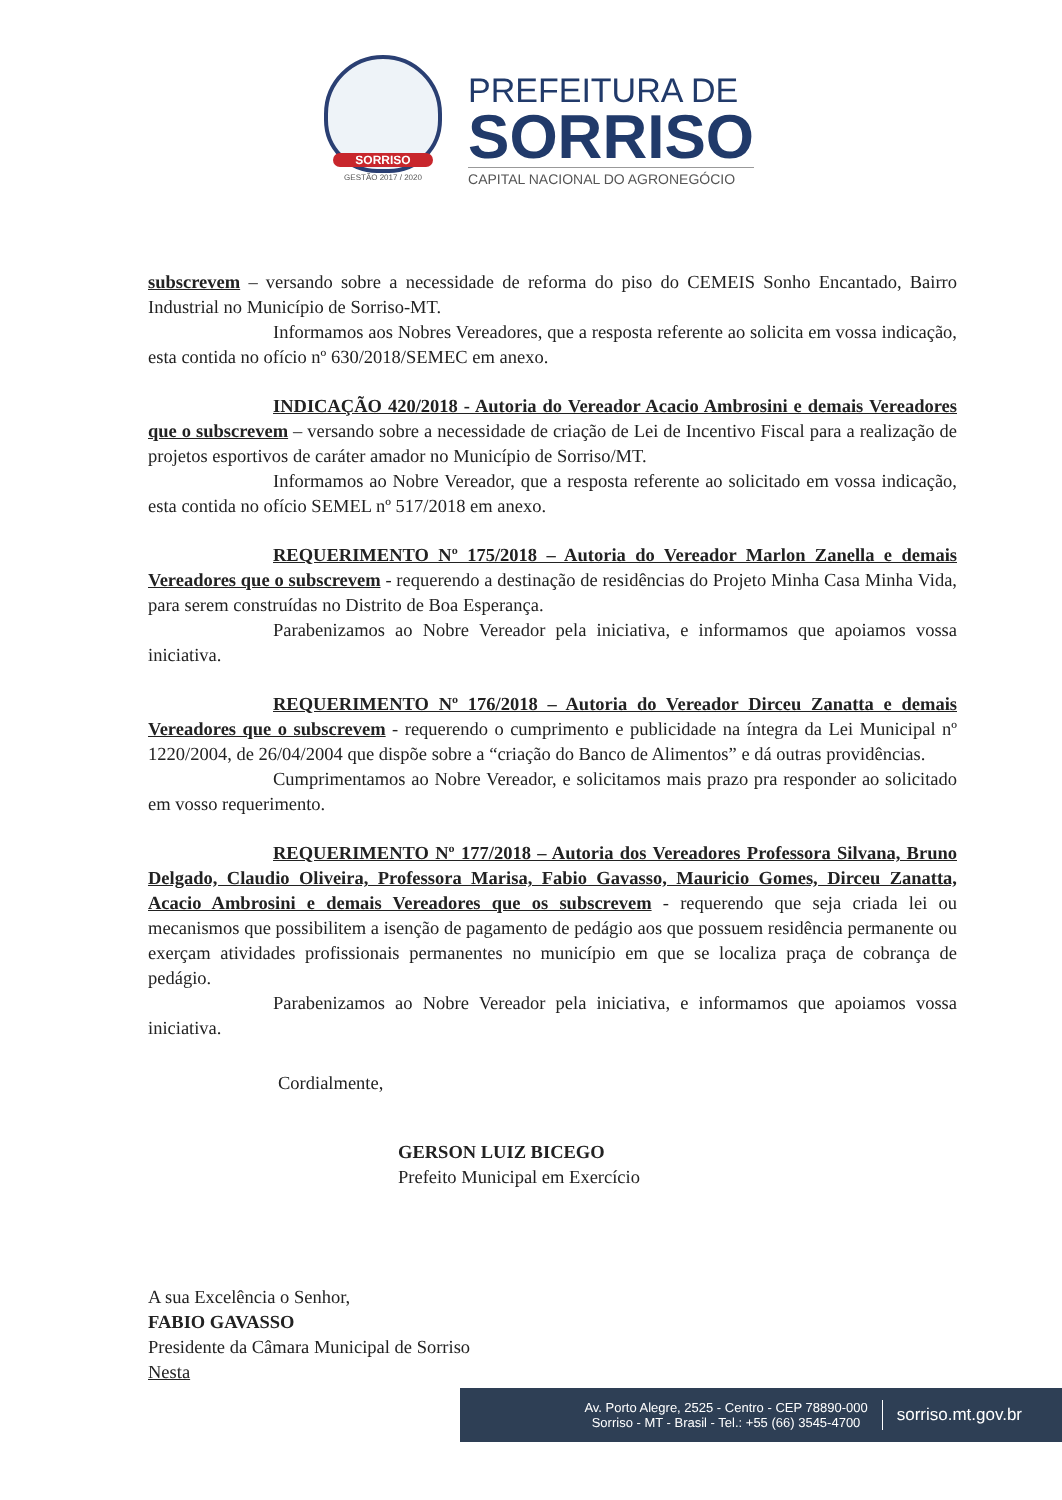SORRISO
GESTÃO 2017 / 2020
PREFEITURA DE
SORRISO
CAPITAL NACIONAL DO AGRONEGÓCIO
subscrevem – versando sobre a necessidade de reforma do piso do CEMEIS Sonho Encantado, Bairro Industrial no Município de Sorriso-MT.
Informamos aos Nobres Vereadores, que a resposta referente ao solicita em vossa indicação, esta contida no ofício nº 630/2018/SEMEC em anexo.
INDICAÇÃO 420/2018 - Autoria do Vereador Acacio Ambrosini e demais Vereadores que o subscrevem – versando sobre a necessidade de criação de Lei de Incentivo Fiscal para a realização de projetos esportivos de caráter amador no Município de Sorriso/MT.
Informamos ao Nobre Vereador, que a resposta referente ao solicitado em vossa indicação, esta contida no ofício SEMEL nº 517/2018 em anexo.
REQUERIMENTO Nº 175/2018 – Autoria do Vereador Marlon Zanella e demais Vereadores que o subscrevem - requerendo a destinação de residências do Projeto Minha Casa Minha Vida, para serem construídas no Distrito de Boa Esperança.
Parabenizamos ao Nobre Vereador pela iniciativa, e informamos que apoiamos vossa iniciativa.
REQUERIMENTO Nº 176/2018 – Autoria do Vereador Dirceu Zanatta e demais Vereadores que o subscrevem - requerendo o cumprimento e publicidade na íntegra da Lei Municipal nº 1220/2004, de 26/04/2004 que dispõe sobre a “criação do Banco de Alimentos” e dá outras providências.
Cumprimentamos ao Nobre Vereador, e solicitamos mais prazo pra responder ao solicitado em vosso requerimento.
REQUERIMENTO Nº 177/2018 – Autoria dos Vereadores Professora Silvana, Bruno Delgado, Claudio Oliveira, Professora Marisa, Fabio Gavasso, Mauricio Gomes, Dirceu Zanatta, Acacio Ambrosini e demais Vereadores que os subscrevem - requerendo que seja criada lei ou mecanismos que possibilitem a isenção de pagamento de pedágio aos que possuem residência permanente ou exerçam atividades profissionais permanentes no município em que se localiza praça de cobrança de pedágio.
Parabenizamos ao Nobre Vereador pela iniciativa, e informamos que apoiamos vossa iniciativa.
Cordialmente,
GERSON LUIZ BICEGO
Prefeito Municipal em Exercício
A sua Excelência o Senhor,
FABIO GAVASSO
Presidente da Câmara Municipal de Sorriso
Nesta
Av. Porto Alegre, 2525 - Centro - CEP 78890-000
Sorriso - MT - Brasil - Tel.: +55 (66) 3545-4700
sorriso.mt.gov.br